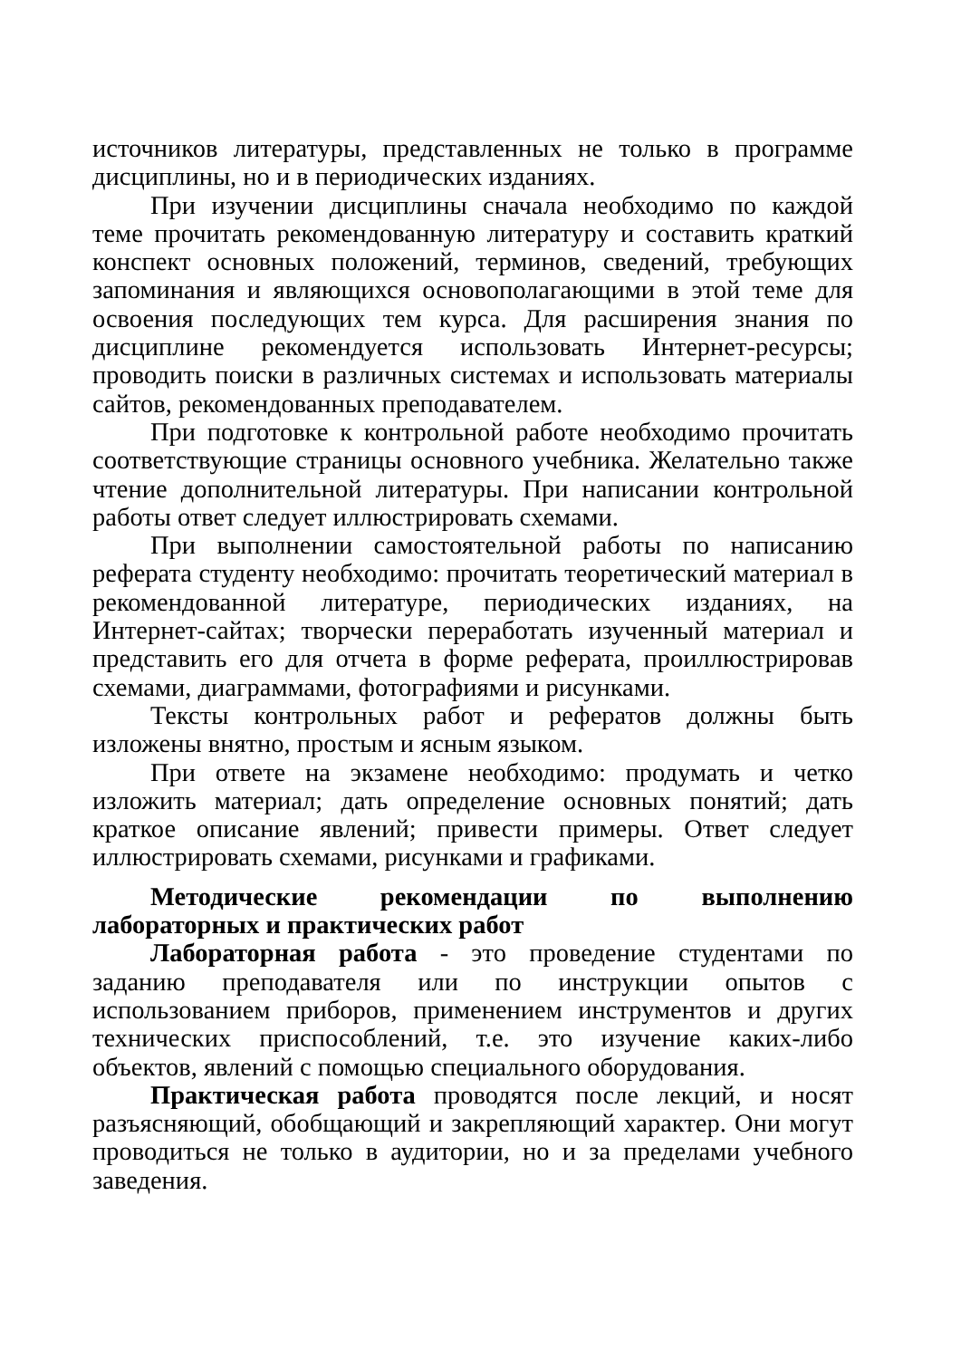источников литературы, представленных не только в программе дисциплины, но и в периодических изданиях.
При изучении дисциплины сначала необходимо по каждой теме прочитать рекомендованную литературу и составить краткий конспект основных положений, терминов, сведений, требующих запоминания и являющихся основополагающими в этой теме для освоения последующих тем курса. Для расширения знания по дисциплине рекомендуется использовать Интернет-ресурсы; проводить поиски в различных системах и использовать материалы сайтов, рекомендованных преподавателем.
При подготовке к контрольной работе необходимо прочитать соответствующие страницы основного учебника. Желательно также чтение дополнительной литературы. При написании контрольной работы ответ следует иллюстрировать схемами.
При выполнении самостоятельной работы по написанию реферата студенту необходимо: прочитать теоретический материал в рекомендованной литературе, периодических изданиях, на Интернет-сайтах; творчески переработать изученный материал и представить его для отчета в форме реферата, проиллюстрировав схемами, диаграммами, фотографиями и рисунками.
Тексты контрольных работ и рефератов должны быть изложены внятно, простым и ясным языком.
При ответе на экзамене необходимо: продумать и четко изложить материал; дать определение основных понятий; дать краткое описание явлений; привести примеры. Ответ следует иллюстрировать схемами, рисунками и графиками.
Методические рекомендации по выполнению лабораторных и практических работ
Лабораторная работа - это проведение студентами по заданию преподавателя или по инструкции опытов с использованием приборов, применением инструментов и других технических приспособлений, т.е. это изучение каких-либо объектов, явлений с помощью специального оборудования.
Практическая работа проводятся после лекций, и носят разъясняющий, обобщающий и закрепляющий характер. Они могут проводиться не только в аудитории, но и за пределами учебного заведения.